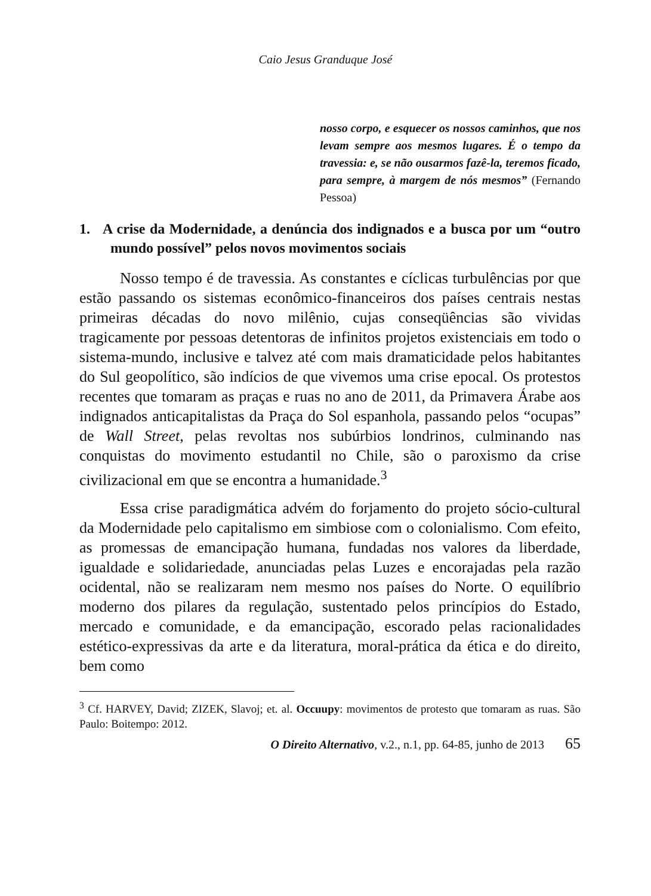Caio Jesus Granduque José
nosso corpo, e esquecer os nossos caminhos, que nos levam sempre aos mesmos lugares. É o tempo da travessia: e, se não ousarmos fazê-la, teremos ficado, para sempre, à margem de nós mesmos” (Fernando Pessoa)
1. A crise da Modernidade, a denúncia dos indignados e a busca por um “outro mundo possível” pelos novos movimentos sociais
Nosso tempo é de travessia. As constantes e cíclicas turbulências por que estão passando os sistemas econômico-financeiros dos países centrais nestas primeiras décadas do novo milênio, cujas conseqüências são vividas tragicamente por pessoas detentoras de infinitos projetos existenciais em todo o sistema-mundo, inclusive e talvez até com mais dramaticidade pelos habitantes do Sul geopolítico, são indícios de que vivemos uma crise epocal. Os protestos recentes que tomaram as praças e ruas no ano de 2011, da Primavera Árabe aos indignados anticapitalistas da Praça do Sol espanhola, passando pelos “ocupas” de Wall Street, pelas revoltas nos subúrbios londrinos, culminando nas conquistas do movimento estudantil no Chile, são o paroxismo da crise civilizacional em que se encontra a humanidade.<sup>3</sup>
Essa crise paradigmática advém do forjamento do projeto sócio-cultural da Modernidade pelo capitalismo em simbiose com o colonialismo. Com efeito, as promessas de emancipação humana, fundadas nos valores da liberdade, igualdade e solidariedade, anunciadas pelas Luzes e encorajadas pela razão ocidental, não se realizaram nem mesmo nos países do Norte. O equilíbrio moderno dos pilares da regulação, sustentado pelos princípios do Estado, mercado e comunidade, e da emancipação, escorado pelas racionalidades estético-expressivas da arte e da literatura, moral-prática da ética e do direito, bem como
<sup>3</sup> Cf. HARVEY, David; ZIZEK, Slavoj; et. al. Occuupy: movimentos de protesto que tomaram as ruas. São Paulo: Boitempo: 2012.
O Direito Alternativo, v.2., n.1, pp. 64-85, junho de 2013 65